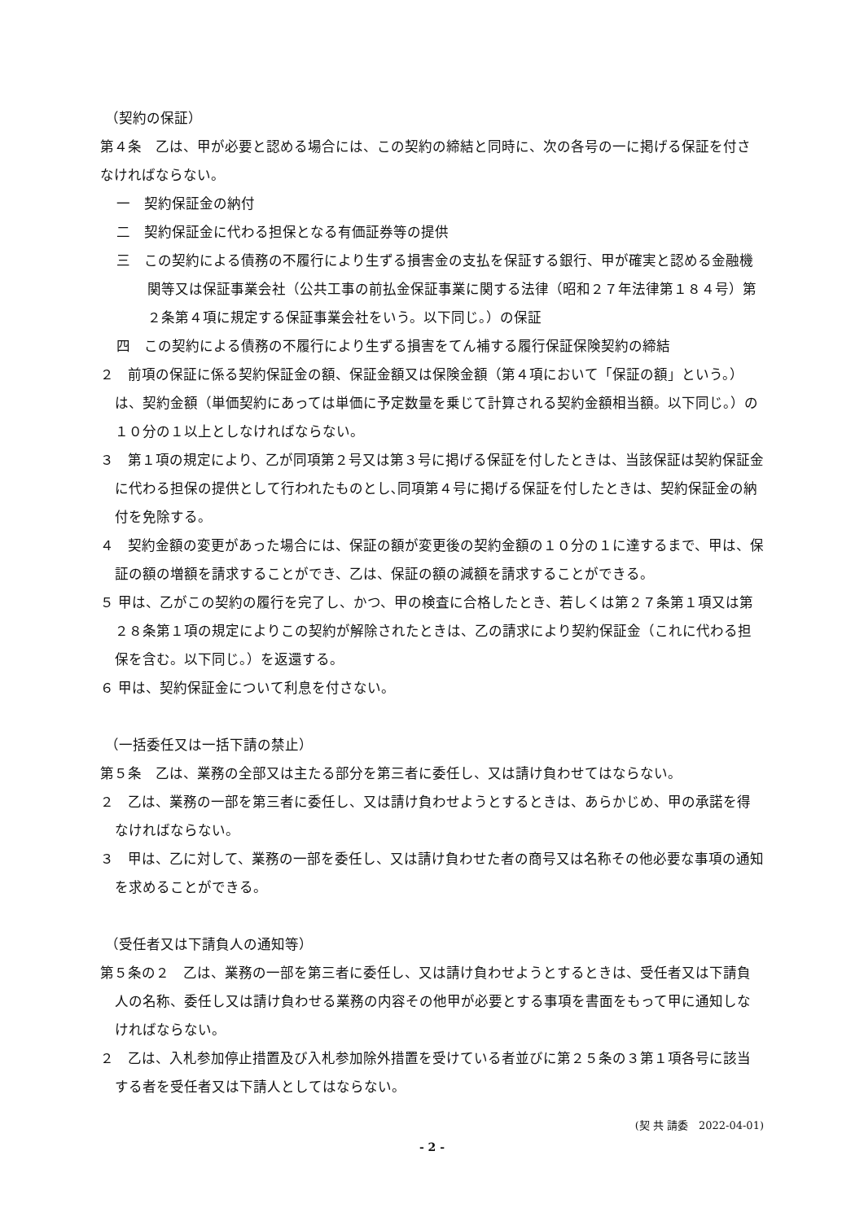（契約の保証）
第４条　乙は、甲が必要と認める場合には、この契約の締結と同時に、次の各号の一に掲げる保証を付さなければならない。
一　契約保証金の納付
二　契約保証金に代わる担保となる有価証券等の提供
三　この契約による債務の不履行により生ずる損害金の支払を保証する銀行、甲が確実と認める金融機関等又は保証事業会社（公共工事の前払金保証事業に関する法律（昭和２７年法律第１８４号）第２条第４項に規定する保証事業会社をいう。以下同じ。）の保証
四　この契約による債務の不履行により生ずる損害をてん補する履行保証保険契約の締結
２　前項の保証に係る契約保証金の額、保証金額又は保険金額（第４項において「保証の額」という。）は、契約金額（単価契約にあっては単価に予定数量を乗じて計算される契約金額相当額。以下同じ。）の１０分の１以上としなければならない。
３　第１項の規定により、乙が同項第２号又は第３号に掲げる保証を付したときは、当該保証は契約保証金に代わる担保の提供として行われたものとし､同項第４号に掲げる保証を付したときは、契約保証金の納付を免除する。
４　契約金額の変更があった場合には、保証の額が変更後の契約金額の１０分の１に達するまで、甲は、保証の額の増額を請求することができ、乙は、保証の額の減額を請求することができる。
５ 甲は、乙がこの契約の履行を完了し、かつ、甲の検査に合格したとき、若しくは第２７条第１項又は第２８条第１項の規定によりこの契約が解除されたときは、乙の請求により契約保証金（これに代わる担保を含む。以下同じ。）を返還する。
６ 甲は、契約保証金について利息を付さない。
（一括委任又は一括下請の禁止）
第５条　乙は、業務の全部又は主たる部分を第三者に委任し、又は請け負わせてはならない。
２　乙は、業務の一部を第三者に委任し、又は請け負わせようとするときは、あらかじめ、甲の承諾を得なければならない。
３　甲は、乙に対して、業務の一部を委任し、又は請け負わせた者の商号又は名称その他必要な事項の通知を求めることができる。
（受任者又は下請負人の通知等）
第５条の２　乙は、業務の一部を第三者に委任し、又は請け負わせようとするときは、受任者又は下請負人の名称、委任し又は請け負わせる業務の内容その他甲が必要とする事項を書面をもって甲に通知しなければならない。
２　乙は、入札参加停止措置及び入札参加除外措置を受けている者並びに第２５条の３第１項各号に該当する者を受任者又は下請人としてはならない。
(契 共 請委　2022-04-01)
- 2 -